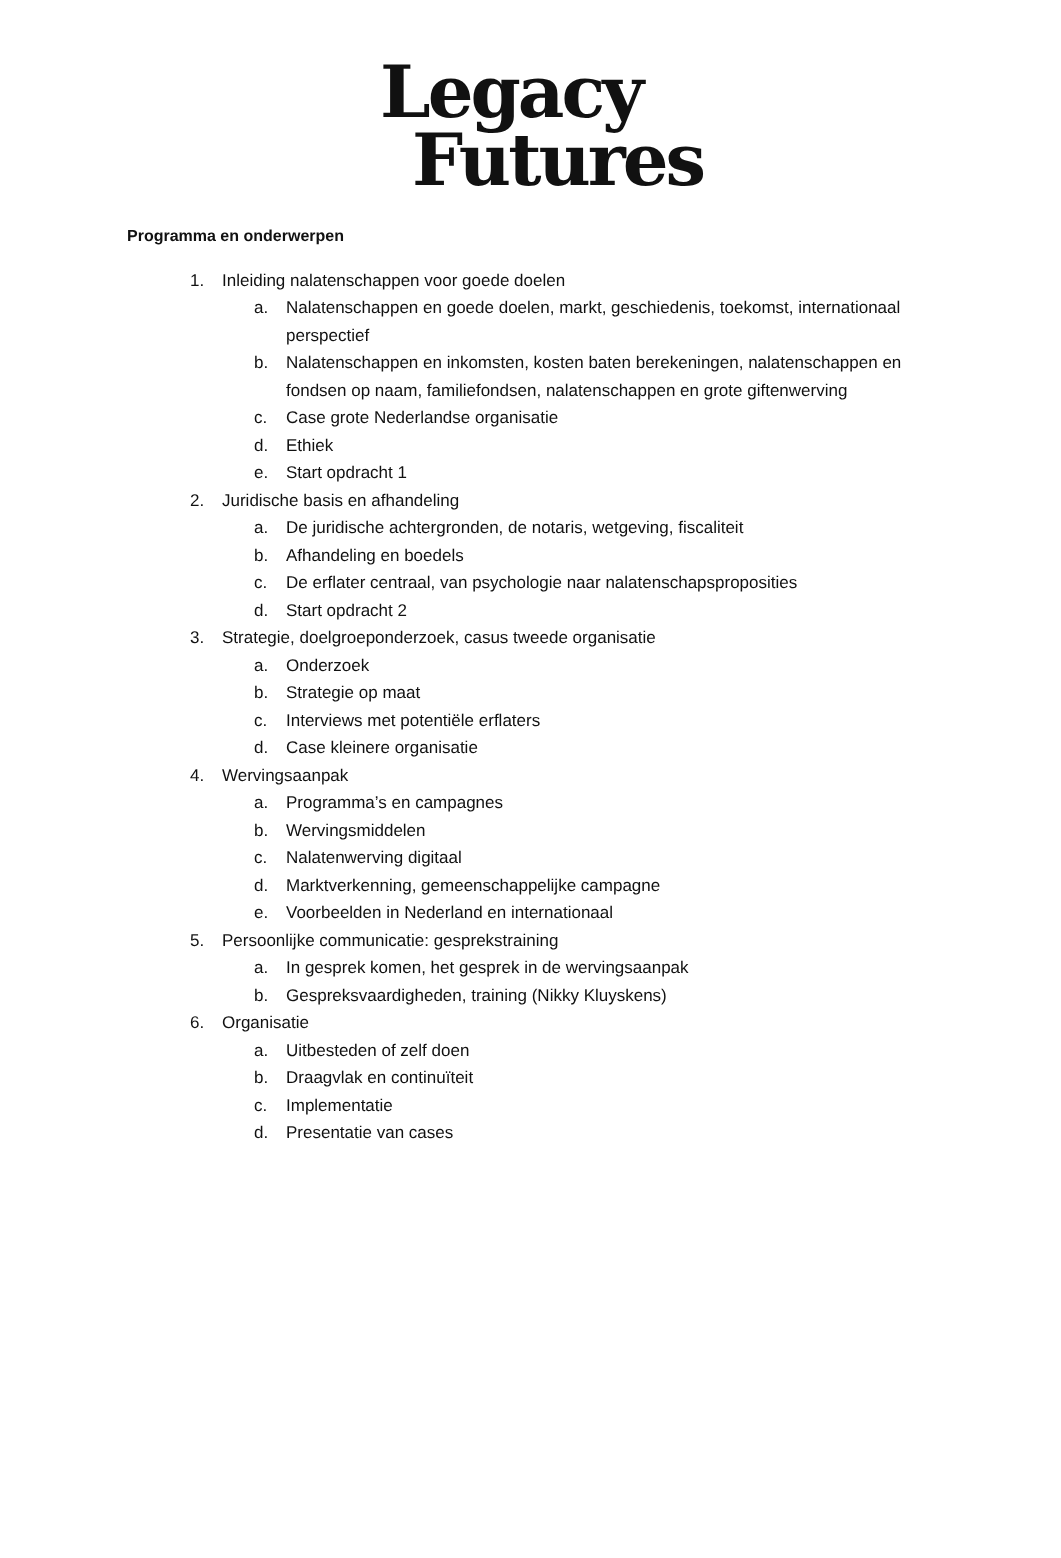Legacy
Futures
Programma en onderwerpen
1. Inleiding nalatenschappen voor goede doelen
a. Nalatenschappen en goede doelen, markt, geschiedenis, toekomst, internationaal perspectief
b. Nalatenschappen en inkomsten, kosten baten berekeningen, nalatenschappen en fondsen op naam, familiefondsen, nalatenschappen en grote giftenwerving
c. Case grote Nederlandse organisatie
d. Ethiek
e. Start opdracht 1
2. Juridische basis en afhandeling
a. De juridische achtergronden, de notaris, wetgeving, fiscaliteit
b. Afhandeling en boedels
c. De erflater centraal, van psychologie naar nalatenschapsproposities
d. Start opdracht 2
3. Strategie, doelgroeponderzoek, casus tweede organisatie
a. Onderzoek
b. Strategie op maat
c. Interviews met potentiële erflaters
d. Case kleinere organisatie
4. Wervingsaanpak
a. Programma’s en campagnes
b. Wervingsmiddelen
c. Nalatenwerving digitaal
d. Marktverkenning, gemeenschappelijke campagne
e. Voorbeelden in Nederland en internationaal
5. Persoonlijke communicatie: gesprekstraining
a. In gesprek komen, het gesprek in de wervingsaanpak
b. Gespreksvaardigheden, training (Nikky Kluyskens)
6. Organisatie
a. Uitbesteden of zelf doen
b. Draagvlak en continuïteit
c. Implementatie
d. Presentatie van cases